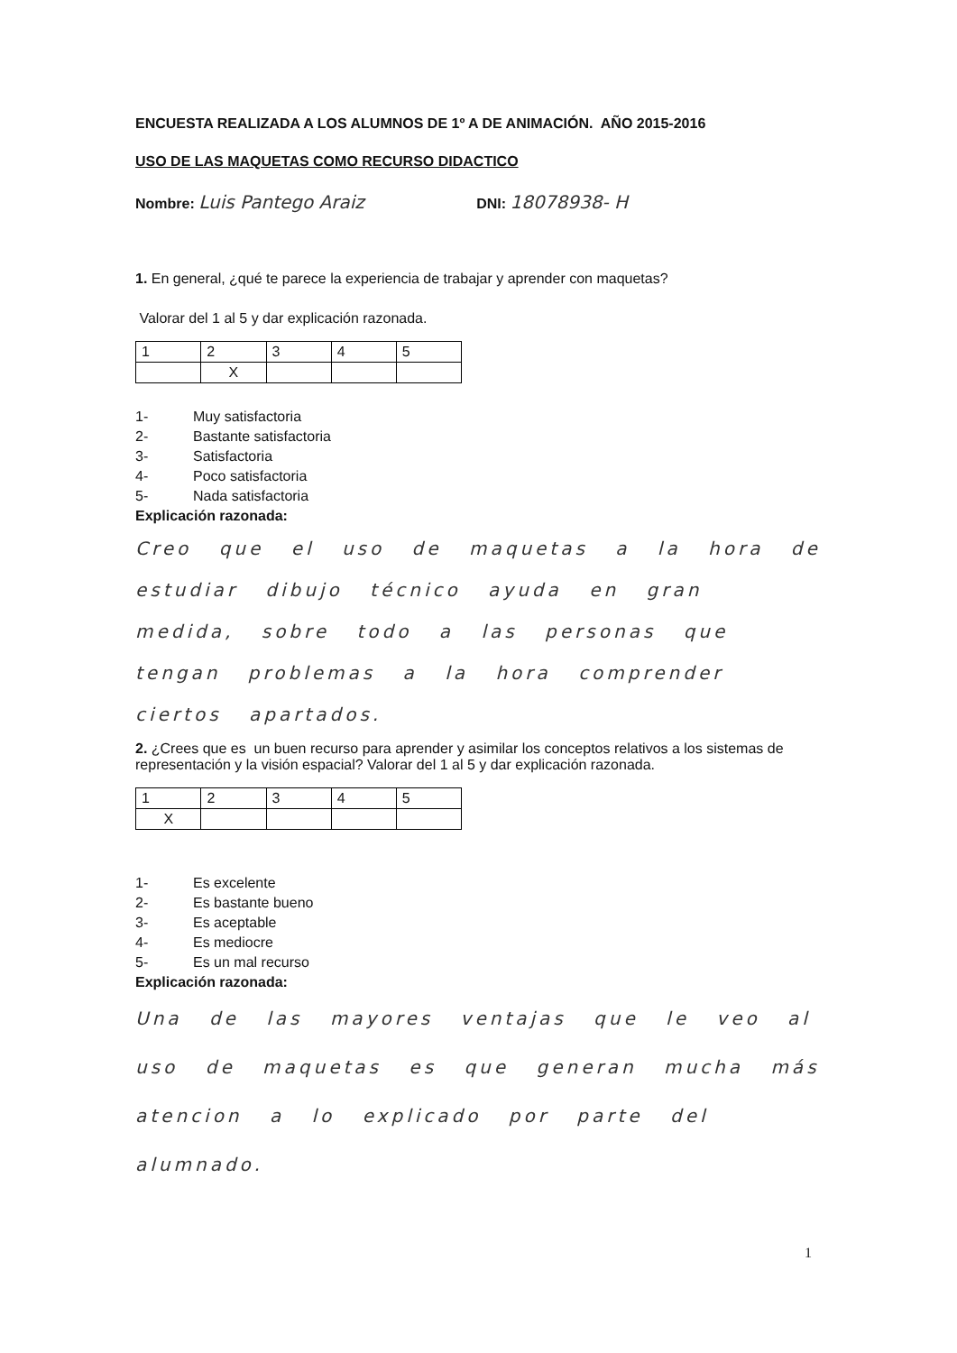ENCUESTA REALIZADA A LOS ALUMNOS DE 1º A DE ANIMACIÓN. AÑO 2015-2016
USO DE LAS MAQUETAS COMO RECURSO DIDACTICO
Nombre: Luis Pantego Araiz DNI: 18078938- H
1. En general, ¿qué te parece la experiencia de trabajar y aprender con maquetas?
Valorar del 1 al 5 y dar explicación razonada.
| 1 | 2 | 3 | 4 | 5 |
| | X | | | |
1- Muy satisfactoria
2- Bastante satisfactoria
3- Satisfactoria
4- Poco satisfactoria
5- Nada satisfactoria
Explicación razonada:
Creo que el uso de maquetas a la hora de estudiar dibujo técnico ayuda en gran medida, sobre todo a las personas que tengan problemas a la hora comprender ciertos apartados.
2. ¿Crees que es un buen recurso para aprender y asimilar los conceptos relativos a los sistemas de representación y la visión espacial? Valorar del 1 al 5 y dar explicación razonada.
| 1 | 2 | 3 | 4 | 5 |
| X | | | | |
1- Es excelente
2- Es bastante bueno
3- Es aceptable
4- Es mediocre
5- Es un mal recurso
Explicación razonada:
Una de las mayores ventajas que le veo al uso de maquetas es que generan mucha más atencion a lo explicado por parte del alumnado.
1